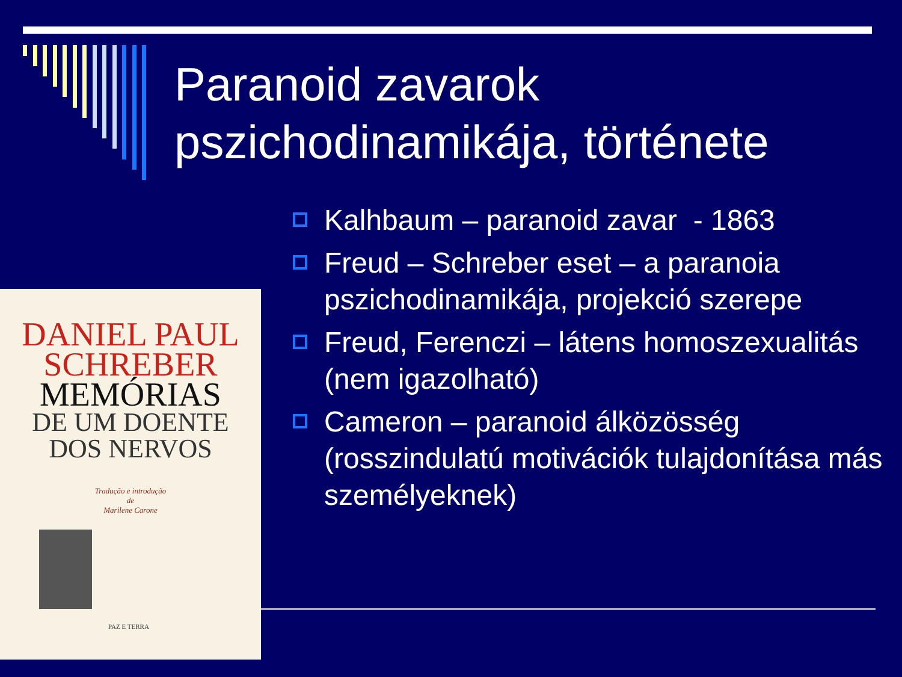Paranoid zavarok
pszichodinamikája, története
Kalhbaum – paranoid zavar - 1863
Freud – Schreber eset – a paranoia pszichodinamikája, projekció szerepe
Freud, Ferenczi – látens homoszexualitás (nem igazolható)
Cameron – paranoid álközösség (rosszindulatú motivációk tulajdonítása más személyeknek)
DANIEL PAUL
SCHREBER
MEMÓRIAS
DE UM DOENTE
DOS NERVOS
Tradução e introdução
de
Marilene Carone
PAZ E TERRA